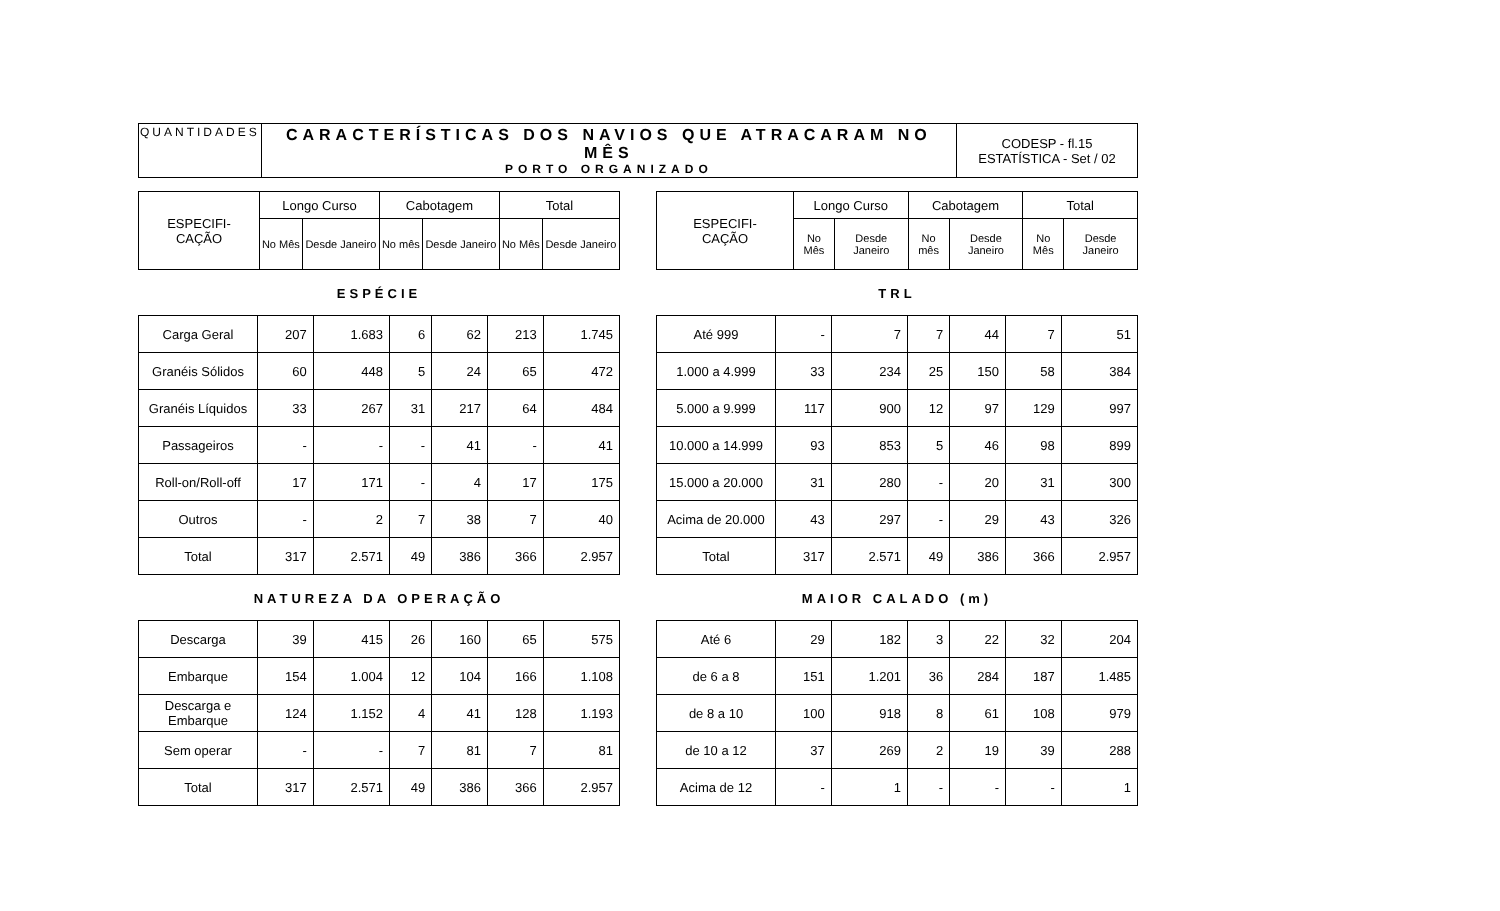| QUANTIDADES | CARACTERÍSTICAS DOS NAVIOS QUE ATRACARAM NO MÊS PORTO ORGANIZADO | CODESP - fl.15 ESTATÍSTICA - Set / 02 |
| ESPECIFI- CAÇÃO | Longo Curso | | Cabotagem | | Total | |
| --- | --- | --- | --- | --- | --- | --- |
| | No Mês | Desde Janeiro | No mês | Desde Janeiro | No Mês | Desde Janeiro |
| ESPECIFI- CAÇÃO | Longo Curso | | Cabotagem | | Total | |
| --- | --- | --- | --- | --- | --- | --- |
| | No Mês | Desde Janeiro | No mês | Desde Janeiro | No Mês | Desde Janeiro |
ESPÉCIE TRL
| Carga Geral | 207 | 1.683 | 6 | 62 | 213 | 1.745 |
| Granéis Sólidos | 60 | 448 | 5 | 24 | 65 | 472 |
| Granéis Líquidos | 33 | 267 | 31 | 217 | 64 | 484 |
| Passageiros | - | - | - | 41 | - | 41 |
| Roll-on/Roll-off | 17 | 171 | - | 4 | 17 | 175 |
| Outros | - | 2 | 7 | 38 | 7 | 40 |
| Total | 317 | 2.571 | 49 | 386 | 366 | 2.957 |
| Até 999 | - | 7 | 7 | 44 | 7 | 51 |
| 1.000 a 4.999 | 33 | 234 | 25 | 150 | 58 | 384 |
| 5.000 a 9.999 | 117 | 900 | 12 | 97 | 129 | 997 |
| 10.000 a 14.999 | 93 | 853 | 5 | 46 | 98 | 899 |
| 15.000 a 20.000 | 31 | 280 | - | 20 | 31 | 300 |
| Acima de 20.000 | 43 | 297 | - | 29 | 43 | 326 |
| Total | 317 | 2.571 | 49 | 386 | 366 | 2.957 |
NATUREZA DA OPERAÇÃO MAIOR CALADO (m)
| Descarga | 39 | 415 | 26 | 160 | 65 | 575 |
| Embarque | 154 | 1.004 | 12 | 104 | 166 | 1.108 |
| Descarga e Embarque | 124 | 1.152 | 4 | 41 | 128 | 1.193 |
| Sem operar | - | - | 7 | 81 | 7 | 81 |
| Total | 317 | 2.571 | 49 | 386 | 366 | 2.957 |
| Até 6 | 29 | 182 | 3 | 22 | 32 | 204 |
| de 6 a 8 | 151 | 1.201 | 36 | 284 | 187 | 1.485 |
| de 8 a 10 | 100 | 918 | 8 | 61 | 108 | 979 |
| de 10 a 12 | 37 | 269 | 2 | 19 | 39 | 288 |
| Acima de 12 | - | 1 | - | - | - | 1 |